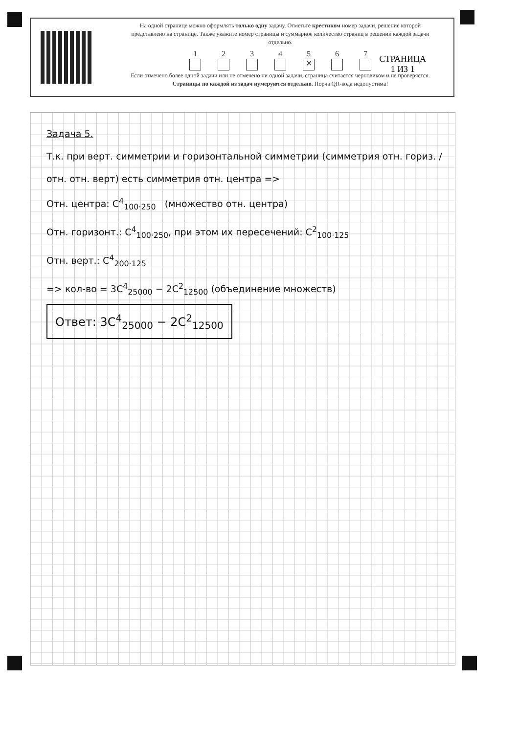На одной странице можно оформлять только одну задачу. Отметьте крестиком номер задачи, решение которой представлено на странице. Также укажите номер страницы и суммарное количество страниц в решении каждой задачи отдельно.
1 2 3 4 5
✕
6 7
Если отмечено более одной задачи или не отмечено ни одной задачи, страница считается черновиком и не проверяется. Страницы по каждой из задач нумеруются отдельно. Порча QR-кода недопустима!
СТРАНИЦА
1 ИЗ 1
Задача 5.
Т.к. при верт. симметрии и горизонтальной симметрии (симметрия отн. гориз. / отн. отн. верт) есть симметрия отн. центра =>
Отн. центра: C<sup>4</sup><sub>100·250</sub> (множество отн. центра)
Отн. горизонт.: C<sup>4</sup><sub>100·250</sub>, при этом их пересечений: C<sup>2</sup><sub>100·125</sub>
Отн. верт.: C<sup>4</sup><sub>200·125</sub>
=> кол-во = 3C<sup>4</sup><sub>25000</sub> − 2C<sup>2</sup><sub>12500</sub> (объединение множеств)
Ответ: 3C<sup>4</sup><sub>25000</sub> − 2C<sup>2</sup><sub>12500</sub>